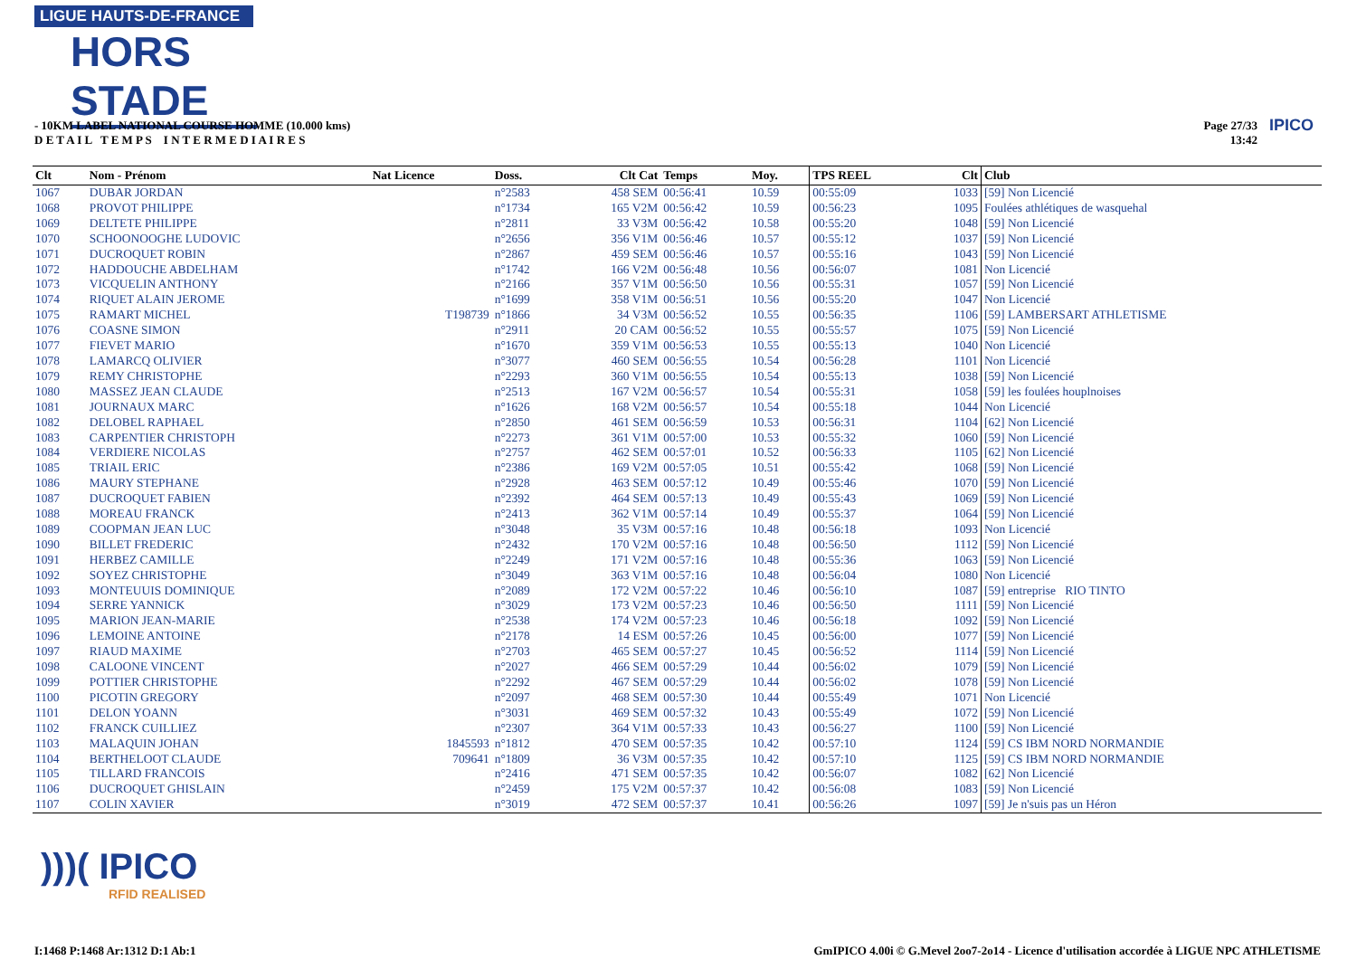LIGUE HAUTS-DE-FRANCE
HORS STADE
- 10KM LABEL NATIONAL COURSE HOMME (10.000 kms)
D E T A I L T E M P S I N T E R M E D I A I R E S
Page 27/33
13:42
IPICO
| Clt | Nom - Prénom | Nat Licence | Doss. | Clt Cat | Temps | Moy. | TPS REEL | Clt | Club |
| --- | --- | --- | --- | --- | --- | --- | --- | --- | --- |
| 1067 | DUBAR JORDAN | | n°2583 | 458 SEM | 00:56:41 | 10.59 | 00:55:09 | 1033 | [59] Non Licencié |
| 1068 | PROVOT PHILIPPE | | n°1734 | 165 V2M | 00:56:42 | 10.59 | 00:56:23 | 1095 | Foulées athlétiques de wasquehal |
| 1069 | DELTETE PHILIPPE | | n°2811 | 33 V3M | 00:56:42 | 10.58 | 00:55:20 | 1048 | [59] Non Licencié |
| 1070 | SCHOONOOGHE LUDOVIC | | n°2656 | 356 V1M | 00:56:46 | 10.57 | 00:55:12 | 1037 | [59] Non Licencié |
| 1071 | DUCROQUET ROBIN | | n°2867 | 459 SEM | 00:56:46 | 10.57 | 00:55:16 | 1043 | [59] Non Licencié |
| 1072 | HADDOUCHE ABDELHAM | | n°1742 | 166 V2M | 00:56:48 | 10.56 | 00:56:07 | 1081 | Non Licencié |
| 1073 | VICQUELIN ANTHONY | | n°2166 | 357 V1M | 00:56:50 | 10.56 | 00:55:31 | 1057 | [59] Non Licencié |
| 1074 | RIQUET ALAIN JEROME | | n°1699 | 358 V1M | 00:56:51 | 10.56 | 00:55:20 | 1047 | Non Licencié |
| 1075 | RAMART MICHEL | T198739 | n°1866 | 34 V3M | 00:56:52 | 10.55 | 00:56:35 | 1106 | [59] LAMBERSART ATHLETISME |
| 1076 | COASNE SIMON | | n°2911 | 20 CAM | 00:56:52 | 10.55 | 00:55:57 | 1075 | [59] Non Licencié |
| 1077 | FIEVET MARIO | | n°1670 | 359 V1M | 00:56:53 | 10.55 | 00:55:13 | 1040 | Non Licencié |
| 1078 | LAMARCQ OLIVIER | | n°3077 | 460 SEM | 00:56:55 | 10.54 | 00:56:28 | 1101 | Non Licencié |
| 1079 | REMY CHRISTOPHE | | n°2293 | 360 V1M | 00:56:55 | 10.54 | 00:55:13 | 1038 | [59] Non Licencié |
| 1080 | MASSEZ JEAN CLAUDE | | n°2513 | 167 V2M | 00:56:57 | 10.54 | 00:55:31 | 1058 | [59] les foulées houplnoises |
| 1081 | JOURNAUX MARC | | n°1626 | 168 V2M | 00:56:57 | 10.54 | 00:55:18 | 1044 | Non Licencié |
| 1082 | DELOBEL RAPHAEL | | n°2850 | 461 SEM | 00:56:59 | 10.53 | 00:56:31 | 1104 | [62] Non Licencié |
| 1083 | CARPENTIER CHRISTOPH | | n°2273 | 361 V1M | 00:57:00 | 10.53 | 00:55:32 | 1060 | [59] Non Licencié |
| 1084 | VERDIERE NICOLAS | | n°2757 | 462 SEM | 00:57:01 | 10.52 | 00:56:33 | 1105 | [62] Non Licencié |
| 1085 | TRIAIL ERIC | | n°2386 | 169 V2M | 00:57:05 | 10.51 | 00:55:42 | 1068 | [59] Non Licencié |
| 1086 | MAURY STEPHANE | | n°2928 | 463 SEM | 00:57:12 | 10.49 | 00:55:46 | 1070 | [59] Non Licencié |
| 1087 | DUCROQUET FABIEN | | n°2392 | 464 SEM | 00:57:13 | 10.49 | 00:55:43 | 1069 | [59] Non Licencié |
| 1088 | MOREAU FRANCK | | n°2413 | 362 V1M | 00:57:14 | 10.49 | 00:55:37 | 1064 | [59] Non Licencié |
| 1089 | COOPMAN JEAN LUC | | n°3048 | 35 V3M | 00:57:16 | 10.48 | 00:56:18 | 1093 | Non Licencié |
| 1090 | BILLET FREDERIC | | n°2432 | 170 V2M | 00:57:16 | 10.48 | 00:56:50 | 1112 | [59] Non Licencié |
| 1091 | HERBEZ CAMILLE | | n°2249 | 171 V2M | 00:57:16 | 10.48 | 00:55:36 | 1063 | [59] Non Licencié |
| 1092 | SOYEZ CHRISTOPHE | | n°3049 | 363 V1M | 00:57:16 | 10.48 | 00:56:04 | 1080 | Non Licencié |
| 1093 | MONTEUUIS DOMINIQUE | | n°2089 | 172 V2M | 00:57:22 | 10.46 | 00:56:10 | 1087 | [59] entreprise RIO TINTO |
| 1094 | SERRE YANNICK | | n°3029 | 173 V2M | 00:57:23 | 10.46 | 00:56:50 | 1111 | [59] Non Licencié |
| 1095 | MARION JEAN-MARIE | | n°2538 | 174 V2M | 00:57:23 | 10.46 | 00:56:18 | 1092 | [59] Non Licencié |
| 1096 | LEMOINE ANTOINE | | n°2178 | 14 ESM | 00:57:26 | 10.45 | 00:56:00 | 1077 | [59] Non Licencié |
| 1097 | RIAUD MAXIME | | n°2703 | 465 SEM | 00:57:27 | 10.45 | 00:56:52 | 1114 | [59] Non Licencié |
| 1098 | CALOONE VINCENT | | n°2027 | 466 SEM | 00:57:29 | 10.44 | 00:56:02 | 1079 | [59] Non Licencié |
| 1099 | POTTIER CHRISTOPHE | | n°2292 | 467 SEM | 00:57:29 | 10.44 | 00:56:02 | 1078 | [59] Non Licencié |
| 1100 | PICOTIN GREGORY | | n°2097 | 468 SEM | 00:57:30 | 10.44 | 00:55:49 | 1071 | Non Licencié |
| 1101 | DELON YOANN | | n°3031 | 469 SEM | 00:57:32 | 10.43 | 00:55:49 | 1072 | [59] Non Licencié |
| 1102 | FRANCK CUILLIEZ | | n°2307 | 364 V1M | 00:57:33 | 10.43 | 00:56:27 | 1100 | [59] Non Licencié |
| 1103 | MALAQUIN JOHAN | 1845593 | n°1812 | 470 SEM | 00:57:35 | 10.42 | 00:57:10 | 1124 | [59] CS IBM NORD NORMANDIE |
| 1104 | BERTHELOOT CLAUDE | 709641 | n°1809 | 36 V3M | 00:57:35 | 10.42 | 00:57:10 | 1125 | [59] CS IBM NORD NORMANDIE |
| 1105 | TILLARD FRANCOIS | | n°2416 | 471 SEM | 00:57:35 | 10.42 | 00:56:07 | 1082 | [62] Non Licencié |
| 1106 | DUCROQUET GHISLAIN | | n°2459 | 175 V2M | 00:57:37 | 10.42 | 00:56:08 | 1083 | [59] Non Licencié |
| 1107 | COLIN XAVIER | | n°3019 | 472 SEM | 00:57:37 | 10.41 | 00:56:26 | 1097 | [59] Je n'suis pas un Héron |
)))( IPICO
RFID REALISED
I:1468 P:1468 Ar:1312 D:1 Ab:1
GmIPICO 4.00i © G.Mevel 2oo7-2o14 - Licence d'utilisation accordée à LIGUE NPC ATHLETISME